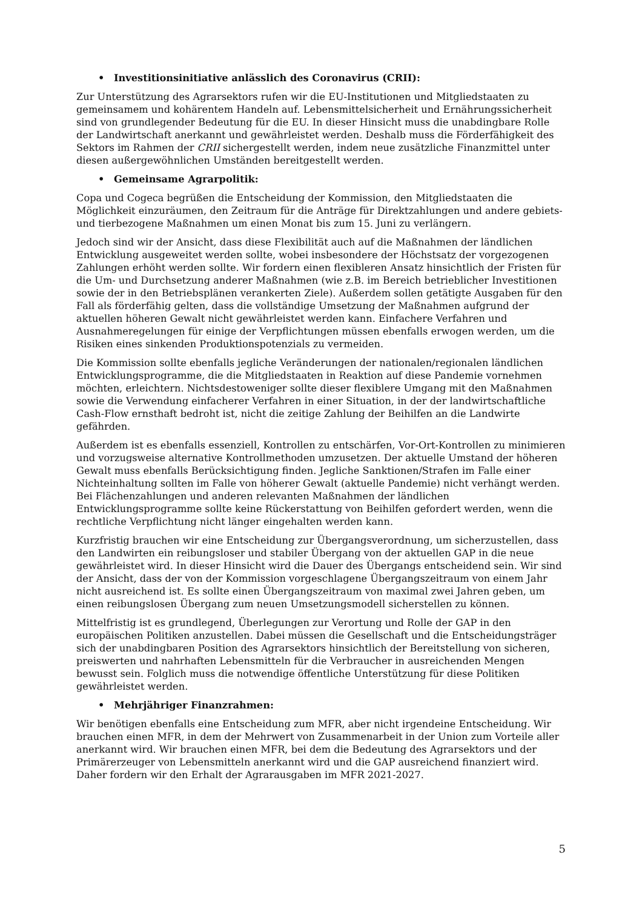• Investitionsinitiative anlässlich des Coronavirus (CRII):
Zur Unterstützung des Agrarsektors rufen wir die EU-Institutionen und Mitgliedstaaten zu gemeinsamem und kohärentem Handeln auf. Lebensmittelsicherheit und Ernährungssicherheit sind von grundlegender Bedeutung für die EU. In dieser Hinsicht muss die unabdingbare Rolle der Landwirtschaft anerkannt und gewährleistet werden. Deshalb muss die Förderfähigkeit des Sektors im Rahmen der CRII sichergestellt werden, indem neue zusätzliche Finanzmittel unter diesen außergewöhnlichen Umständen bereitgestellt werden.
• Gemeinsame Agrarpolitik:
Copa und Cogeca begrüßen die Entscheidung der Kommission, den Mitgliedstaaten die Möglichkeit einzuräumen, den Zeitraum für die Anträge für Direktzahlungen und andere gebiets- und tierbezogene Maßnahmen um einen Monat bis zum 15. Juni zu verlängern.
Jedoch sind wir der Ansicht, dass diese Flexibilität auch auf die Maßnahmen der ländlichen Entwicklung ausgeweitet werden sollte, wobei insbesondere der Höchstsatz der vorgezogenen Zahlungen erhöht werden sollte. Wir fordern einen flexibleren Ansatz hinsichtlich der Fristen für die Um- und Durchsetzung anderer Maßnahmen (wie z.B. im Bereich betrieblicher Investitionen sowie der in den Betriebsplänen verankerten Ziele). Außerdem sollen getätigte Ausgaben für den Fall als förderfähig gelten, dass die vollständige Umsetzung der Maßnahmen aufgrund der aktuellen höheren Gewalt nicht gewährleistet werden kann. Einfachere Verfahren und Ausnahmeregelungen für einige der Verpflichtungen müssen ebenfalls erwogen werden, um die Risiken eines sinkenden Produktionspotenzials zu vermeiden.
Die Kommission sollte ebenfalls jegliche Veränderungen der nationalen/regionalen ländlichen Entwicklungsprogramme, die die Mitgliedstaaten in Reaktion auf diese Pandemie vornehmen möchten, erleichtern. Nichtsdestoweniger sollte dieser flexiblere Umgang mit den Maßnahmen sowie die Verwendung einfacherer Verfahren in einer Situation, in der der landwirtschaftliche Cash-Flow ernsthaft bedroht ist, nicht die zeitige Zahlung der Beihilfen an die Landwirte gefährden.
Außerdem ist es ebenfalls essenziell, Kontrollen zu entschärfen, Vor-Ort-Kontrollen zu minimieren und vorzugsweise alternative Kontrollmethoden umzusetzen. Der aktuelle Umstand der höheren Gewalt muss ebenfalls Berücksichtigung finden. Jegliche Sanktionen/Strafen im Falle einer Nichteinhaltung sollten im Falle von höherer Gewalt (aktuelle Pandemie) nicht verhängt werden. Bei Flächenzahlungen und anderen relevanten Maßnahmen der ländlichen Entwicklungsprogramme sollte keine Rückerstattung von Beihilfen gefordert werden, wenn die rechtliche Verpflichtung nicht länger eingehalten werden kann.
Kurzfristig brauchen wir eine Entscheidung zur Übergangsverordnung, um sicherzustellen, dass den Landwirten ein reibungsloser und stabiler Übergang von der aktuellen GAP in die neue gewährleistet wird. In dieser Hinsicht wird die Dauer des Übergangs entscheidend sein. Wir sind der Ansicht, dass der von der Kommission vorgeschlagene Übergangszeitraum von einem Jahr nicht ausreichend ist. Es sollte einen Übergangszeitraum von maximal zwei Jahren geben, um einen reibungslosen Übergang zum neuen Umsetzungsmodell sicherstellen zu können.
Mittelfristig ist es grundlegend, Überlegungen zur Verortung und Rolle der GAP in den europäischen Politiken anzustellen. Dabei müssen die Gesellschaft und die Entscheidungsträger sich der unabdingbaren Position des Agrarsektors hinsichtlich der Bereitstellung von sicheren, preiswerten und nahrhaften Lebensmitteln für die Verbraucher in ausreichenden Mengen bewusst sein. Folglich muss die notwendige öffentliche Unterstützung für diese Politiken gewährleistet werden.
• Mehrjähriger Finanzrahmen:
Wir benötigen ebenfalls eine Entscheidung zum MFR, aber nicht irgendeine Entscheidung. Wir brauchen einen MFR, in dem der Mehrwert von Zusammenarbeit in der Union zum Vorteile aller anerkannt wird. Wir brauchen einen MFR, bei dem die Bedeutung des Agrarsektors und der Primärerzeuger von Lebensmitteln anerkannt wird und die GAP ausreichend finanziert wird. Daher fordern wir den Erhalt der Agrarausgaben im MFR 2021-2027.
5